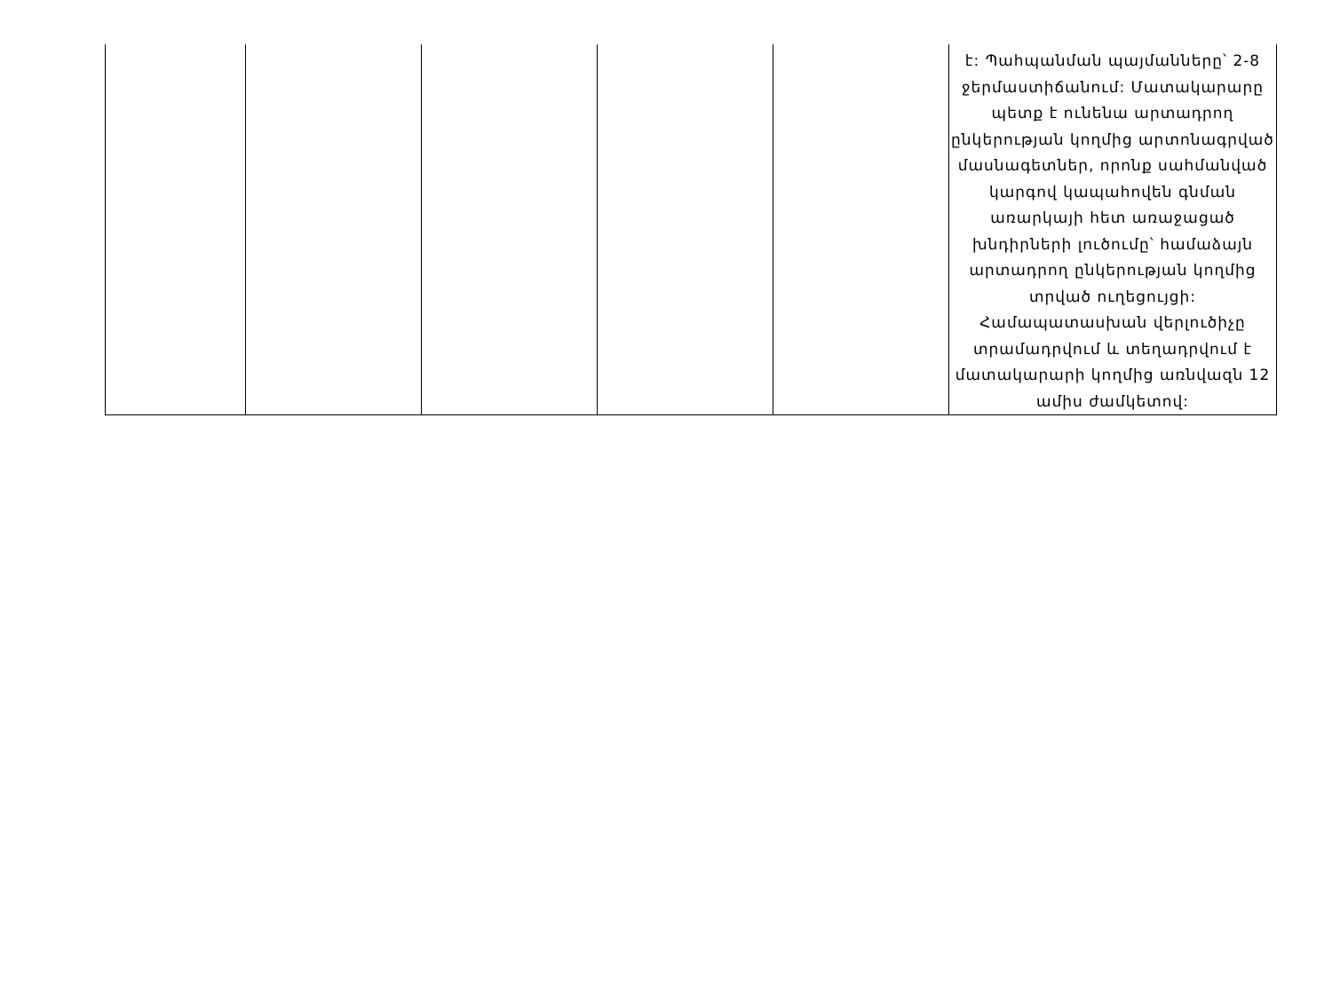| | | | | | է: Պահպանման պայմանները՝ 2-8 ջերմաստիճանում: Մատակարարը պետք է ունենա արտադրող ընկերության կողմից արտոնագրված մասնագետներ, որոնք սահմանված կարգով կապահովեն գնման առարկայի հետ առաջացած խնդիրների լուծումը՝ համաձայն արտադրող ընկերության կողմից տրված ուղեցույցի: Համապատասխան վերլուծիչը տրամադրվում և տեղադրվում է մատակարարի կողմից առնվազն 12 ամիս ժամկետով: |